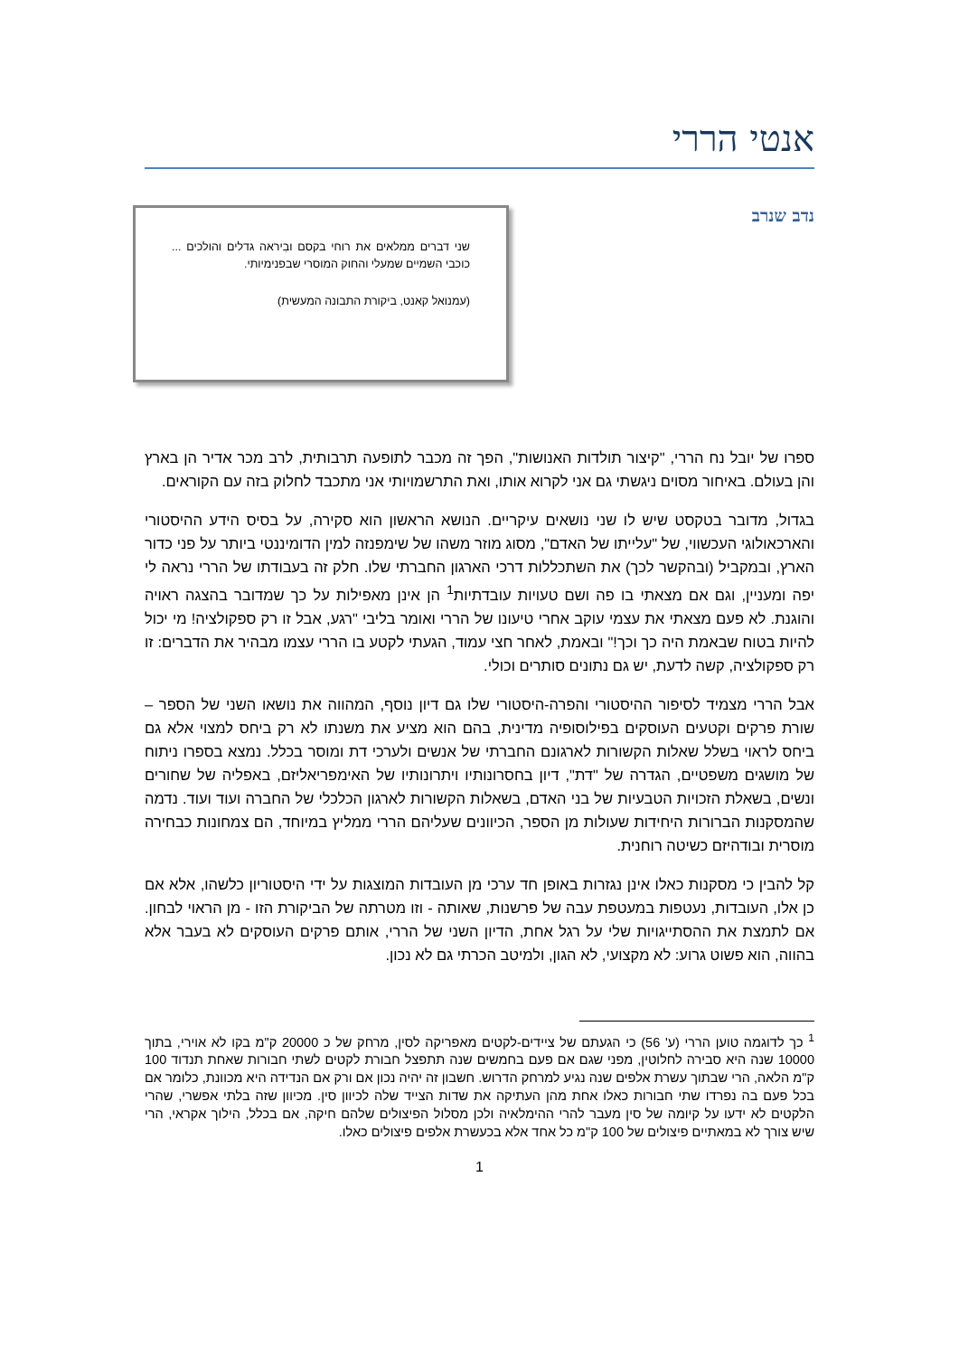אנטי הררי
נדב שנרב
שני דברים ממלאים את רוחי בקסם ובִיראה גדלים והולכים ... כוכבי השמיים שמעלי והחוק המוסרי שבפנימיותי.
(עמנואל קאנט, ביקורת התבונה המעשית)
ספרו של יובל נח הררי, "קיצור תולדות האנושות", הפך זה מכבר לתופעה תרבותית, לרב מכר אדיר הן בארץ והן בעולם. באיחור מסוים ניגשתי גם אני לקרוא אותו, ואת התרשמויותי אני מתכבד לחלוק בזה עם הקוראים.
בגדול, מדובר בטקסט שיש לו שני נושאים עיקריים. הנושא הראשון הוא סקירה, על בסיס הידע ההיסטורי והארכאולוגי העכשווי, של "עלייתו של האדם", מסוג מוזר משהו של שימפנזה למין הדומיננטי ביותר על פני כדור הארץ, ובמקביל (ובהקשר לכך) את השתכללות דרכי הארגון החברתי שלו. חלק זה בעבודתו של הררי נראה לי יפה ומעניין, וגם אם מצאתי בו פה ושם טעויות עובדתיות<sup>1</sup> הן אינן מאפילות על כך שמדובר בהצגה ראויה והוגנת. לא פעם מצאתי את עצמי עוקב אחרי טיעונו של הררי ואומר בליבי "רגע, אבל זו רק ספקולציה! מי יכול להיות בטוח שבאמת היה כך וכך!" ובאמת, לאחר חצי עמוד, הגעתי לקטע בו הררי עצמו מבהיר את הדברים: זו רק ספקולציה, קשה לדעת, יש גם נתונים סותרים וכולי.
אבל הררי מצמיד לסיפור ההיסטורי והפרה-היסטורי שלו גם דיון נוסף, המהווה את נושאו השני של הספר – שורת פרקים וקטעים העוסקים בפילוסופיה מדינית, בהם הוא מציע את משנתו לא רק ביחס למצוי אלא גם ביחס לראוי בשלל שאלות הקשורות לארגונם החברתי של אנשים ולערכי דת ומוסר בכלל. נמצא בספרו ניתוח של מושגים משפטיים, הגדרה של "דת", דיון בחסרונותיו ויתרונותיו של האימפריאליזם, באפליה של שחורים ונשים, בשאלת הזכויות הטבעיות של בני האדם, בשאלות הקשורות לארגון הכלכלי של החברה ועוד ועוד. נדמה שהמסקנות הברורות היחידות שעולות מן הספר, הכיוונים שעליהם הררי ממליץ במיוחד, הם צמחונות כבחירה מוסרית ובודהיזם כשיטה רוחנית.
קל להבין כי מסקנות כאלו אינן נגזרות באופן חד ערכי מן העובדות המוצגות על ידי היסטוריון כלשהו, אלא אם כן אלו, העובדות, נעטפות במעטפת עבה של פרשנות, שאותה - וזו מטרתה של הביקורת הזו - מן הראוי לבחון. אם לתמצת את ההסתייגויות שלי על רגל אחת, הדיון השני של הררי, אותם פרקים העוסקים לא בעבר אלא בהווה, הוא פשוט גרוע: לא מקצועי, לא הגון, ולמיטב הכרתי גם לא נכון.
<sup>1</sup> כך לדוגמה טוען הררי (ע' 56) כי הגעתם של ציידים-לקטים מאפריקה לסין, מרחק של כ 20000 ק"מ בקו לא אוירי, בתוך 10000 שנה היא סבירה לחלוטין, מפני שגם אם פעם בחמשים שנה תתפצל חבורת לקטים לשתי חבורות שאחת תנדוד 100 ק"מ הלאה, הרי שבתוך עשרת אלפים שנה נגיע למרחק הדרוש. חשבון זה יהיה נכון אם ורק אם הנדידה היא מכוונת, כלומר אם בכל פעם בה נפרדו שתי חבורות כאלו אחת מהן העתיקה את שדות הצייד שלה לכיוון סין. מכיוון שזה בלתי אפשרי, שהרי הלקטים לא ידעו על קיומה של סין מעבר להרי ההימלאיה ולכן מסלול הפיצולים שלהם חיקה, אם בכלל, הילוך אקראי, הרי שיש צורך לא במאתיים פיצולים של 100 ק"מ כל אחד אלא בכעשרת אלפים פיצולים כאלו.
1